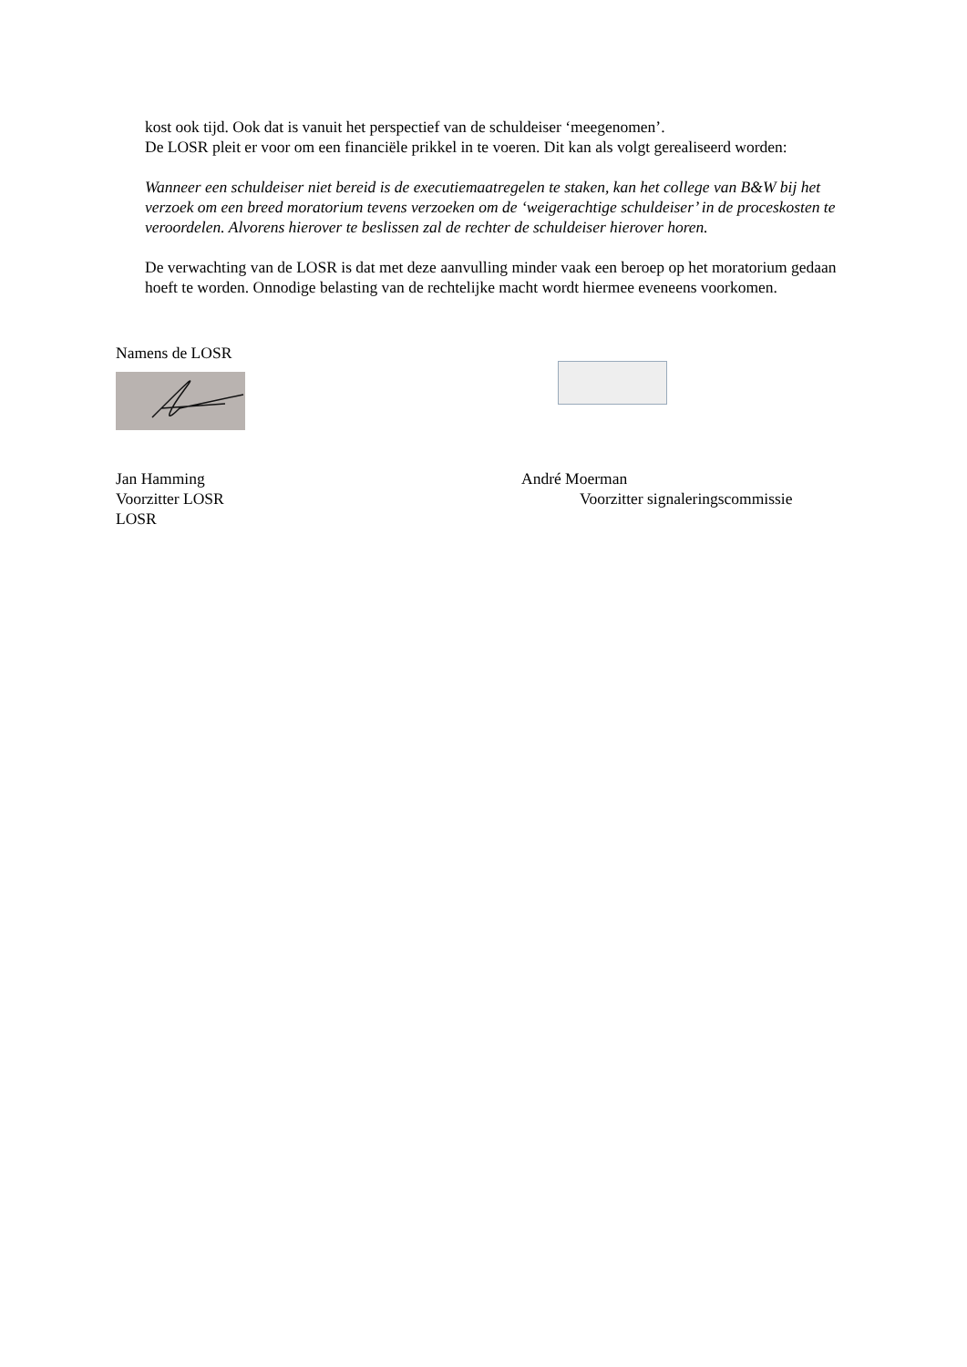kost ook tijd. Ook dat is vanuit het perspectief van de schuldeiser ‘meegenomen’.
De LOSR pleit er voor om een financiële prikkel in te voeren. Dit kan als volgt gerealiseerd worden:
Wanneer een schuldeiser niet bereid is de executiemaatregelen te staken, kan het college van B&W bij het verzoek om een breed moratorium tevens verzoeken om de ‘weigerachtige schuldeiser’ in de proceskosten te veroordelen. Alvorens hierover te beslissen zal de rechter de schuldeiser hierover horen.
De verwachting van de LOSR is dat met deze aanvulling minder vaak een beroep op het moratorium gedaan hoeft te worden. Onnodige belasting van de rechtelijke macht wordt hiermee eveneens voorkomen.
Namens de LOSR
Jan Hamming
Voorzitter LOSR
LOSR
André Moerman
Voorzitter signaleringscommissie